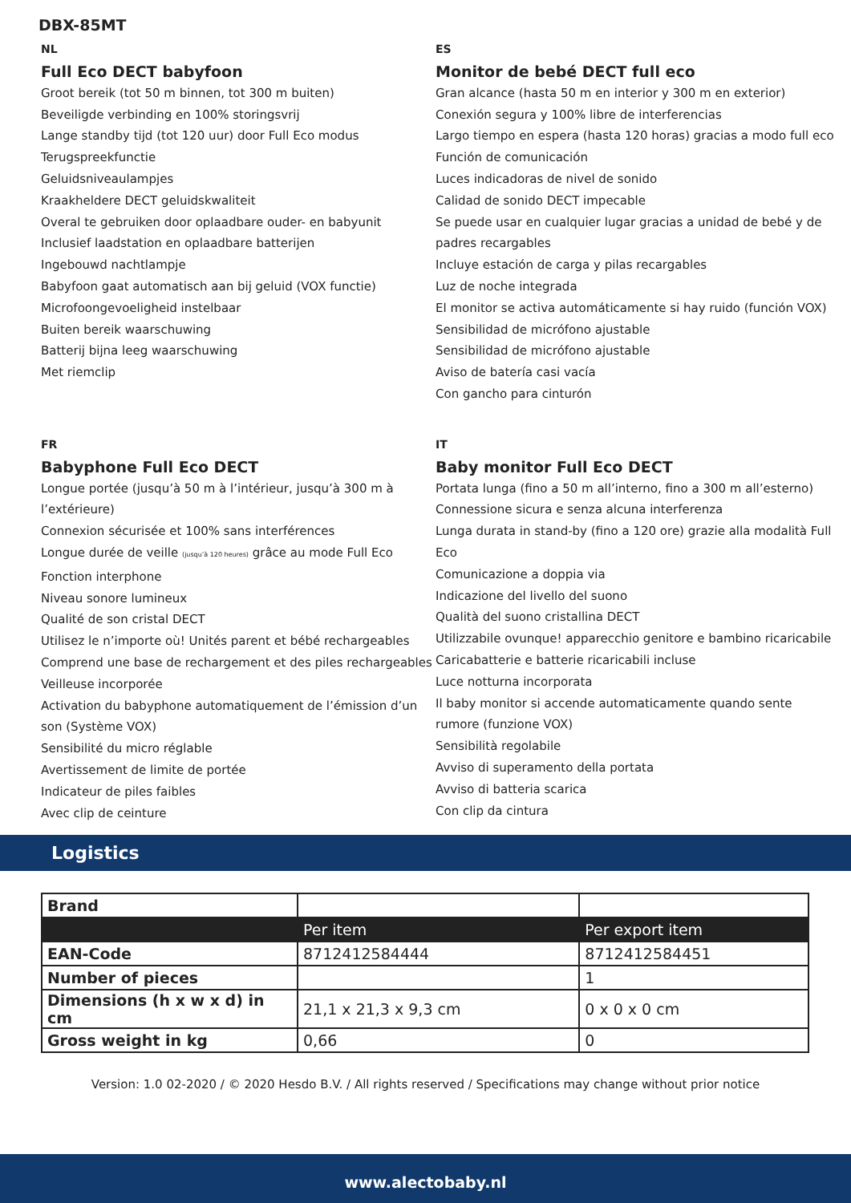DBX-85MT
NL
Full Eco DECT babyfoon
Groot bereik (tot 50 m binnen, tot 300 m buiten)
Beveiligde verbinding en 100% storingsvrij
Lange standby tijd (tot 120 uur) door Full Eco modus
Terugspreekfunctie
Geluidsniveaulampjes
Kraakheldere DECT geluidskwaliteit
Overal te gebruiken door oplaadbare ouder- en babyunit
Inclusief laadstation en oplaadbare batterijen
Ingebouwd nachtlampje
Babyfoon gaat automatisch aan bij geluid (VOX functie)
Microfoongevoeligheid instelbaar
Buiten bereik waarschuwing
Batterij bijna leeg waarschuwing
Met riemclip
ES
Monitor de bebé DECT full eco
Gran alcance (hasta 50 m en interior y 300 m en exterior)
Conexión segura y 100% libre de interferencias
Largo tiempo en espera (hasta 120 horas) gracias a modo full eco
Función de comunicación
Luces indicadoras de nivel de sonido
Calidad de sonido DECT impecable
Se puede usar en cualquier lugar gracias a unidad de bebé y de padres recargables
Incluye estación de carga y pilas recargables
Luz de noche integrada
El monitor se activa automáticamente si hay ruido (función VOX)
Sensibilidad de micrófono ajustable
Sensibilidad de micrófono ajustable
Aviso de batería casi vacía
Con gancho para cinturón
FR
Babyphone Full Eco DECT
Longue portée (jusqu’à 50 m à l’intérieur, jusqu’à 300 m à l’extérieure)
Connexion sécurisée et 100% sans interférences
Longue durée de veille (jusqu’à 120 heures) grâce au mode Full Eco
Fonction interphone
Niveau sonore lumineux
Qualité de son cristal DECT
Utilisez le n’importe où! Unités parent et bébé rechargeables
Comprend une base de rechargement et des piles rechargeables
Veilleuse incorporée
Activation du babyphone automatiquement de l’émission d’un son (Système VOX)
Sensibilité du micro réglable
Avertissement de limite de portée
Indicateur de piles faibles
Avec clip de ceinture
IT
Baby monitor Full Eco DECT
Portata lunga (fino a 50 m all’interno, fino a 300 m all’esterno)
Connessione sicura e senza alcuna interferenza
Lunga durata in stand-by (fino a 120 ore) grazie alla modalità Full Eco
Comunicazione a doppia via
Indicazione del livello del suono
Qualità del suono cristallina DECT
Utilizzabile ovunque! apparecchio genitore e bambino ricaricabile
Caricabatterie e batterie ricaricabili incluse
Luce notturna incorporata
Il baby monitor si accende automaticamente quando sente rumore (funzione VOX)
Sensibilità regolabile
Avviso di superamento della portata
Avviso di batteria scarica
Con clip da cintura
Logistics
| Brand | | |
| | Per item | Per export item |
| EAN-Code | 8712412584444 | 8712412584451 |
| Number of pieces | | 1 |
| Dimensions (h x w x d) in cm | 21,1 x 21,3 x 9,3 cm | 0 x 0 x 0 cm |
| Gross weight in kg | 0,66 | 0 |
Version: 1.0 02-2020 / © 2020 Hesdo B.V. / All rights reserved / Specifications may change without prior notice
www.alectobaby.nl